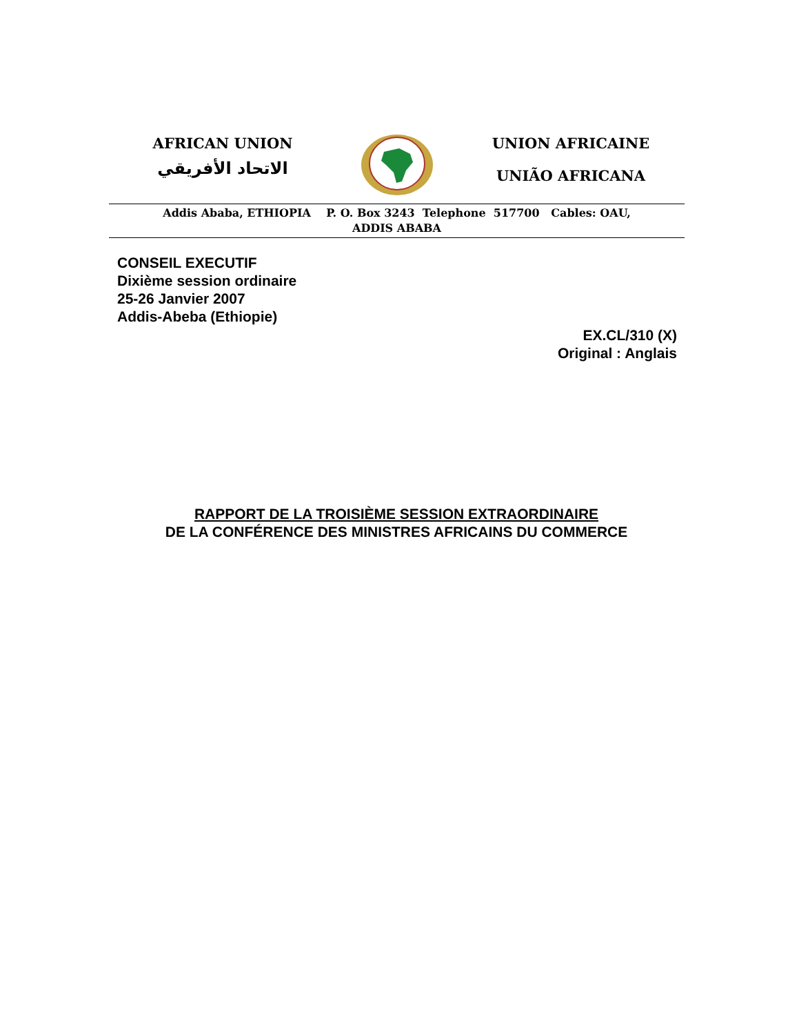AFRICAN UNION
الاتحاد الأفريقي
UNION AFRICAINE
UNIÃO AFRICANA
Addis Ababa, ETHIOPIA P. O. Box 3243 Telephone 517700 Cables: OAU,
ADDIS ABABA
CONSEIL EXECUTIF
Dixième session ordinaire
25-26 Janvier 2007
Addis-Abeba (Ethiopie)
EX.CL/310 (X)
Original : Anglais
RAPPORT DE LA TROISIÈME SESSION EXTRAORDINAIRE
DE LA CONFÉRENCE DES MINISTRES AFRICAINS DU COMMERCE